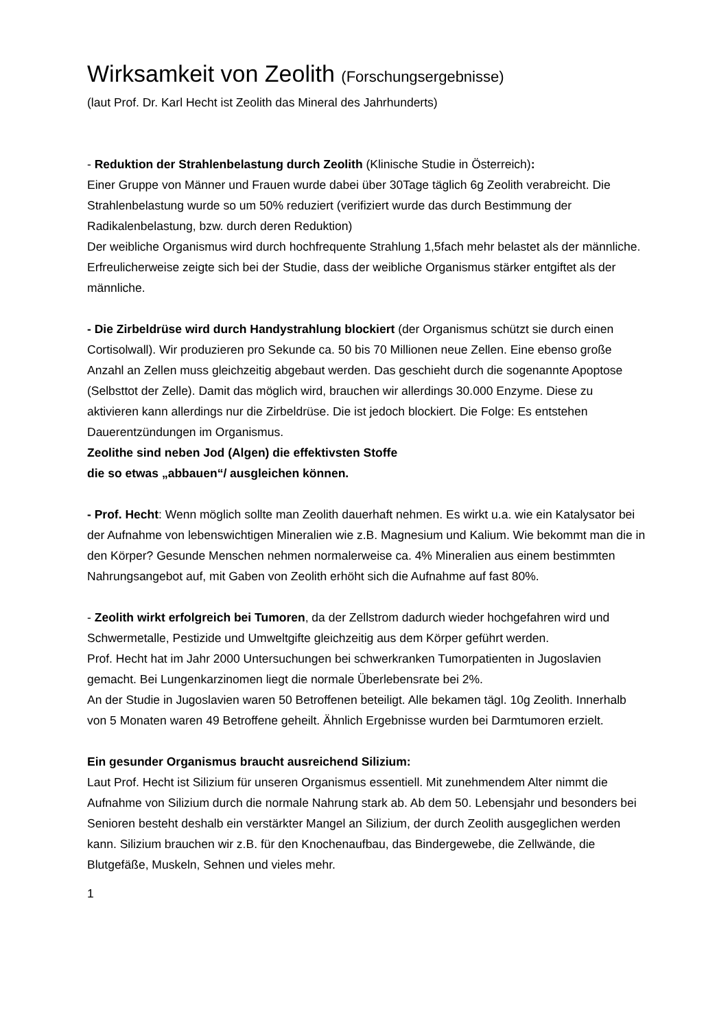Wirksamkeit von Zeolith (Forschungsergebnisse)
(laut Prof. Dr. Karl Hecht ist Zeolith das Mineral des Jahrhunderts)
- Reduktion der Strahlenbelastung durch Zeolith (Klinische Studie in Österreich):
Einer Gruppe von Männer und Frauen wurde dabei über 30Tage täglich 6g Zeolith verabreicht. Die Strahlenbelastung wurde so um 50% reduziert (verifiziert wurde das durch Bestimmung der Radikalenbelastung, bzw. durch deren Reduktion)
Der weibliche Organismus wird durch hochfrequente Strahlung 1,5fach mehr belastet als der männliche. Erfreulicherweise zeigte sich bei der Studie, dass der weibliche Organismus stärker entgiftet als der männliche.
- Die Zirbeldrüse wird durch Handystrahlung blockiert (der Organismus schützt sie durch einen Cortisolwall). Wir produzieren pro Sekunde ca. 50 bis 70 Millionen neue Zellen. Eine ebenso große Anzahl an Zellen muss gleichzeitig abgebaut werden. Das geschieht durch die sogenannte Apoptose (Selbsttot der Zelle). Damit das möglich wird, brauchen wir allerdings 30.000 Enzyme. Diese zu aktivieren kann allerdings nur die Zirbeldrüse. Die ist jedoch blockiert. Die Folge: Es entstehen Dauerentzündungen im Organismus.
Zeolithe sind neben Jod (Algen) die effektivsten Stoffe
die so etwas „abbauen“/ ausgleichen können.
- Prof. Hecht: Wenn möglich sollte man Zeolith dauerhaft nehmen. Es wirkt u.a. wie ein Katalysator bei der Aufnahme von lebenswichtigen Mineralien wie z.B. Magnesium und Kalium. Wie bekommt man die in den Körper? Gesunde Menschen nehmen normalerweise ca. 4% Mineralien aus einem bestimmten Nahrungsangebot auf, mit Gaben von Zeolith erhöht sich die Aufnahme auf fast 80%.
- Zeolith wirkt erfolgreich bei Tumoren, da der Zellstrom dadurch wieder hochgefahren wird und Schwermetalle, Pestizide und Umweltgifte gleichzeitig aus dem Körper geführt werden.
Prof. Hecht hat im Jahr 2000 Untersuchungen bei schwerkranken Tumorpatienten in Jugoslavien gemacht. Bei Lungenkarzinomen liegt die normale Überlebensrate bei 2%.
An der Studie in Jugoslavien waren 50 Betroffenen beteiligt. Alle bekamen tägl. 10g Zeolith. Innerhalb von 5 Monaten waren 49 Betroffene geheilt. Ähnlich Ergebnisse wurden bei Darmtumoren erzielt.
Ein gesunder Organismus braucht ausreichend Silizium:
Laut Prof. Hecht ist Silizium für unseren Organismus essentiell. Mit zunehmendem Alter nimmt die Aufnahme von Silizium durch die normale Nahrung stark ab. Ab dem 50. Lebensjahr und besonders bei Senioren besteht deshalb ein verstärkter Mangel an Silizium, der durch Zeolith ausgeglichen werden kann. Silizium brauchen wir z.B. für den Knochenaufbau, das Bindergewebe, die Zellwände, die Blutgefäße, Muskeln, Sehnen und vieles mehr.
1